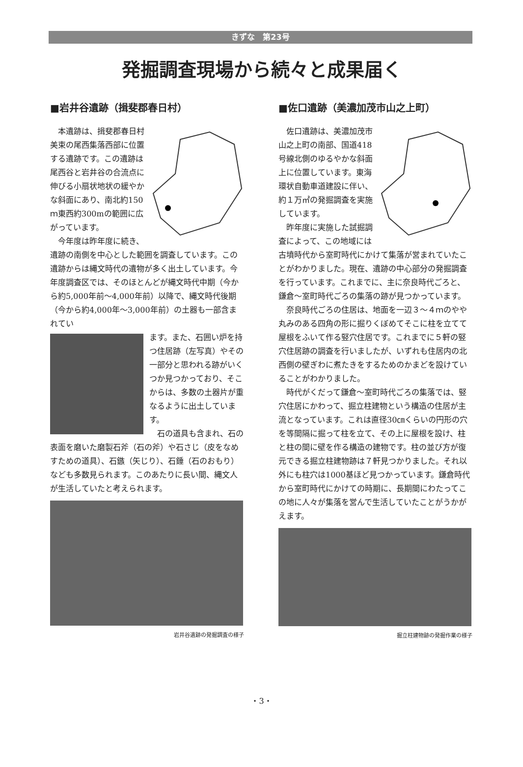きずな　第23号
発掘調査現場から続々と成果届く
■岩井谷遺跡（揖斐郡春日村）
本遺跡は、揖斐郡春日村美束の尾西集落西部に位置する遺跡です。この遺跡は尾西谷と岩井谷の合流点に伸びる小扇状地状の緩やかな斜面にあり、南北約150ｍ東西約300mの範囲に広がっています。
今年度は昨年度に続き、遺跡の南側を中心とした範囲を調査しています。この遺跡からは縄文時代の遺物が多く出土しています。今年度調査区では、そのほとんどが縄文時代中期（今から約5,000年前～4,000年前）以降で、縄文時代後期（今から約4,000年～3,000年前）の土器も一部含まれてい
ます。また、石囲い炉を持つ住居跡（左写真）やその一部分と思われる跡がいくつか見つかっており、そこからは、多数の土器片が重なるように出土しています。
石の道具も含まれ、石の表面を磨いた磨製石斧（石の斧）や石さじ（皮をなめすための道具）、石鏃（矢じり）、石錘（石のおもり）なども多数見られます。このあたりに長い間、縄文人が生活していたと考えられます。
岩井谷遺跡の発掘調査の様子
■佐口遺跡（美濃加茂市山之上町）
佐口遺跡は、美濃加茂市山之上町の南部、国道418号線北側のゆるやかな斜面上に位置しています。東海環状自動車道建設に伴い、約１万㎡の発掘調査を実施しています。
昨年度に実施した試掘調査によって、この地域には古墳時代から室町時代にかけて集落が営まれていたことがわかりました。現在、遺跡の中心部分の発掘調査を行っています。これまでに、主に奈良時代ごろと、鎌倉～室町時代ごろの集落の跡が見つかっています。
奈良時代ごろの住居は、地面を一辺３～４ｍのやや丸みのある四角の形に掘りくぼめてそこに柱を立てて屋根をふいて作る竪穴住居です。これまでに５軒の竪穴住居跡の調査を行いましたが、いずれも住居内の北西側の壁ぎわに煮たきをするためのかまどを設けていることがわかりました。
時代がくだって鎌倉～室町時代ごろの集落では、竪穴住居にかわって、掘立柱建物という構造の住居が主流となっています。これは直径30㎝くらいの円形の穴を等間隔に掘って柱を立て、その上に屋根を設け、柱と柱の間に壁を作る構造の建物です。柱の並び方が復元できる掘立柱建物跡は７軒見つかりました。それ以外にも柱穴は1000基ほど見つかっています。鎌倉時代から室町時代にかけての時期に、長期間にわたってこの地に人々が集落を営んで生活していたことがうかがえます。
掘立柱建物跡の発掘作業の様子
・3・